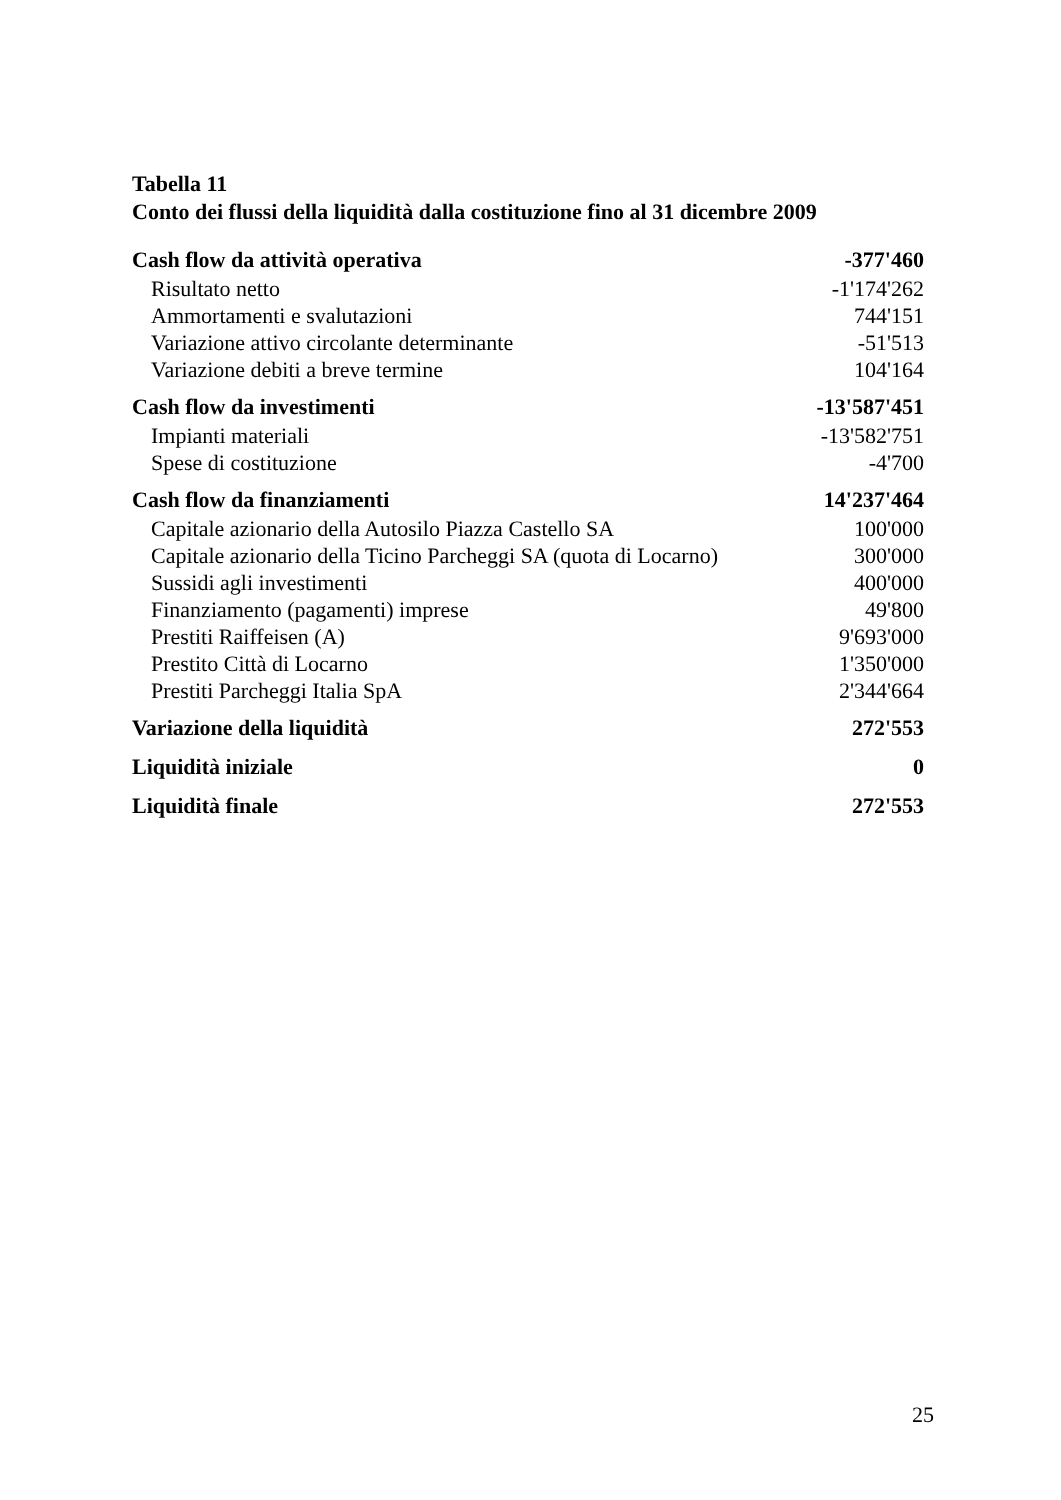Tabella 11
Conto dei flussi della liquidità dalla costituzione fino al 31 dicembre 2009
| Cash flow da attività operativa | -377'460 |
| Risultato netto | -1'174'262 |
| Ammortamenti e svalutazioni | 744'151 |
| Variazione attivo circolante determinante | -51'513 |
| Variazione debiti a breve termine | 104'164 |
| Cash flow da investimenti | -13'587'451 |
| Impianti materiali | -13'582'751 |
| Spese di costituzione | -4'700 |
| Cash flow da finanziamenti | 14'237'464 |
| Capitale azionario della Autosilo Piazza Castello SA | 100'000 |
| Capitale azionario della Ticino Parcheggi SA (quota di Locarno) | 300'000 |
| Sussidi agli investimenti | 400'000 |
| Finanziamento (pagamenti) imprese | 49'800 |
| Prestiti Raiffeisen (A) | 9'693'000 |
| Prestito Città di Locarno | 1'350'000 |
| Prestiti Parcheggi Italia SpA | 2'344'664 |
| Variazione della liquidità | 272'553 |
| Liquidità iniziale | 0 |
| Liquidità finale | 272'553 |
25